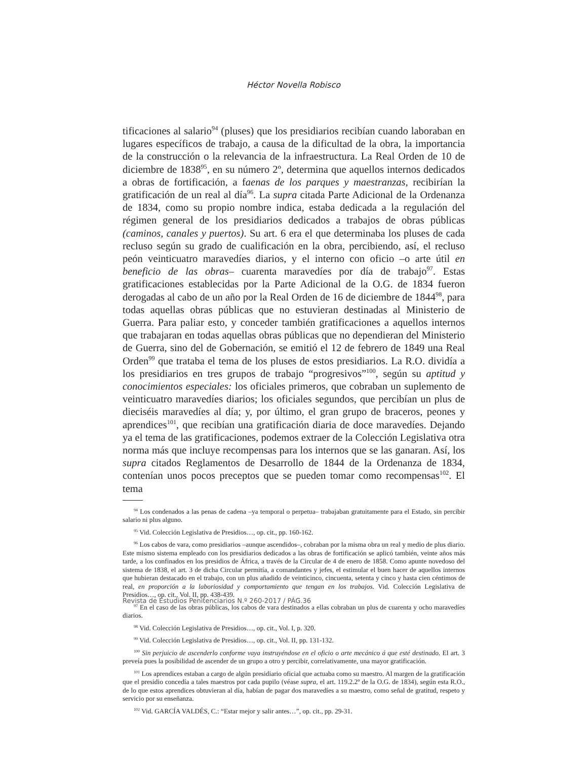Héctor Novella Robisco
tificaciones al salario<sup>94</sup> (pluses) que los presidiarios recibían cuando laboraban en lugares específicos de trabajo, a causa de la dificultad de la obra, la importancia de la construcción o la relevancia de la infraestructura. La Real Orden de 10 de diciembre de 1838<sup>95</sup>, en su número 2º, determina que aquellos internos dedicados a obras de fortificación, a faenas de los parques y maestranzas, recibirían la gratificación de un real al día<sup>96</sup>. La supra citada Parte Adicional de la Ordenanza de 1834, como su propio nombre indica, estaba dedicada a la regulación del régimen general de los presidiarios dedicados a trabajos de obras públicas (caminos, canales y puertos). Su art. 6 era el que determinaba los pluses de cada recluso según su grado de cualificación en la obra, percibiendo, así, el recluso peón veinticuatro maravedíes diarios, y el interno con oficio –o arte útil en beneficio de las obras– cuarenta maravedíes por día de trabajo<sup>97</sup>. Estas gratificaciones establecidas por la Parte Adicional de la O.G. de 1834 fueron derogadas al cabo de un año por la Real Orden de 16 de diciembre de 1844<sup>98</sup>, para todas aquellas obras públicas que no estuvieran destinadas al Ministerio de Guerra. Para paliar esto, y conceder también gratificaciones a aquellos internos que trabajaran en todas aquellas obras públicas que no dependieran del Ministerio de Guerra, sino del de Gobernación, se emitió el 12 de febrero de 1849 una Real Orden<sup>99</sup> que trataba el tema de los pluses de estos presidiarios. La R.O. dividía a los presidiarios en tres grupos de trabajo “progresivos”<sup>100</sup>, según su aptitud y conocimientos especiales: los oficiales primeros, que cobraban un suplemento de veinticuatro maravedíes diarios; los oficiales segundos, que percibían un plus de dieciséis maravedíes al día; y, por último, el gran grupo de braceros, peones y aprendices<sup>101</sup>, que recibían una gratificación diaria de doce maravedíes. Dejando ya el tema de las gratificaciones, podemos extraer de la Colección Legislativa otra norma más que incluye recompensas para los internos que se las ganaran. Así, los supra citados Reglamentos de Desarrollo de 1844 de la Ordenanza de 1834, contenían unos pocos preceptos que se pueden tomar como recompensas<sup>102</sup>. El tema
<sup>94</sup> Los condenados a las penas de cadena –ya temporal o perpetua– trabajaban gratuitamente para el Estado, sin percibir salario ni plus alguno.
<sup>95</sup> Vid. Colección Legislativa de Presidios…, op. cit., pp. 160-162.
<sup>96</sup> Los cabos de vara, como presidiarios –aunque ascendidos–, cobraban por la misma obra un real y medio de plus diario. Este mismo sistema empleado con los presidiarios dedicados a las obras de fortificación se aplicó también, veinte años más tarde, a los confinados en los presidios de África, a través de la Circular de 4 de enero de 1858. Como apunte novedoso del sistema de 1838, el art. 3 de dicha Circular permitía, a comandantes y jefes, el estimular el buen hacer de aquellos internos que hubieran destacado en el trabajo, con un plus añadido de veinticinco, cincuenta, setenta y cinco y hasta cien céntimos de real, en proporción a la laboriosidad y comportamiento que tengan en los trabajos. Vid. Colección Legislativa de Presidios…, op. cit., Vol. II, pp. 438-439.
<sup>97</sup> En el caso de las obras públicas, los cabos de vara destinados a ellas cobraban un plus de cuarenta y ocho maravedíes diarios.
<sup>98</sup> Vid. Colección Legislativa de Presidios…, op. cit., Vol. I, p. 320.
<sup>99</sup> Vid. Colección Legislativa de Presidios…, op. cit., Vol. II, pp. 131-132.
<sup>100</sup> Sin perjuicio de ascenderlo conforme vaya instruyéndose en el oficio o arte mecánico á que esté destinado. El art. 3 preveía pues la posibilidad de ascender de un grupo a otro y percibir, correlativamente, una mayor gratificación.
<sup>101</sup> Los aprendices estaban a cargo de algún presidiario oficial que actuaba como su maestro. Al margen de la gratificación que el presidio concedía a tales maestros por cada pupilo (véase supra, el art. 119.2.2º de la O.G. de 1834), según esta R.O., de lo que estos aprendices obtuvieran al día, habían de pagar dos maravedíes a su maestro, como señal de gratitud, respeto y servicio por su enseñanza.
<sup>102</sup> Vid. GARCÍA VALDÉS, C.: “Estar mejor y salir antes…”, op. cit., pp. 29-31.
Revista de Estudios Penitenciarios N.º 260-2017 / PÁG.36